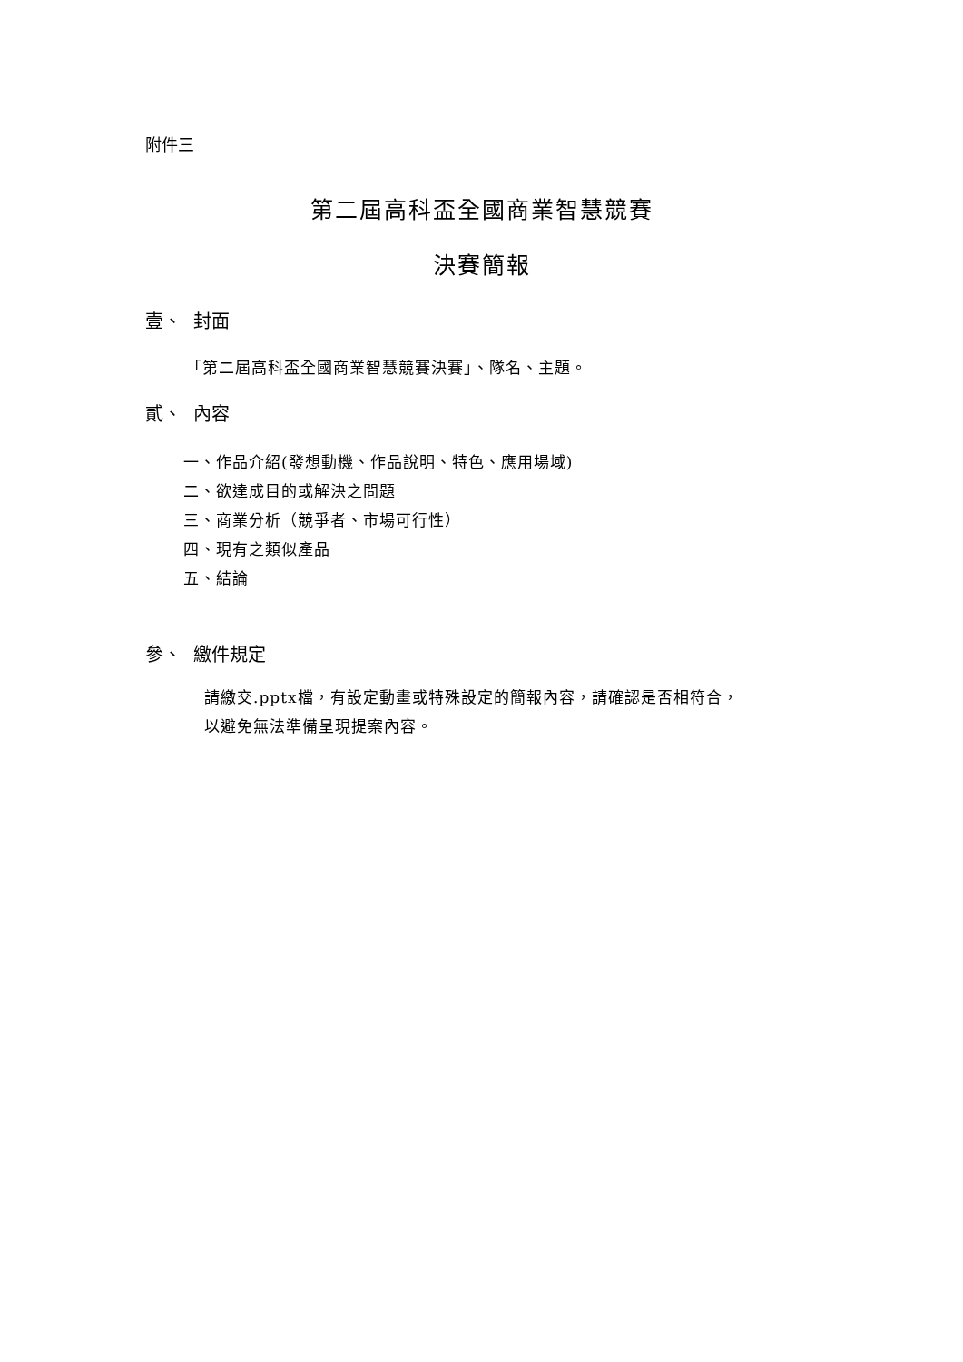附件三
第二屆高科盃全國商業智慧競賽
決賽簡報
壹、 封面
「第二屆高科盃全國商業智慧競賽決賽」、隊名、主題。
貳、 內容
一、作品介紹(發想動機、作品說明、特色、應用場域)
二、欲達成目的或解決之問題
三、商業分析（競爭者、市場可行性）
四、現有之類似產品
五、結論
參、 繳件規定
請繳交.pptx檔，有設定動畫或特殊設定的簡報內容，請確認是否相符合，
以避免無法準備呈現提案內容。